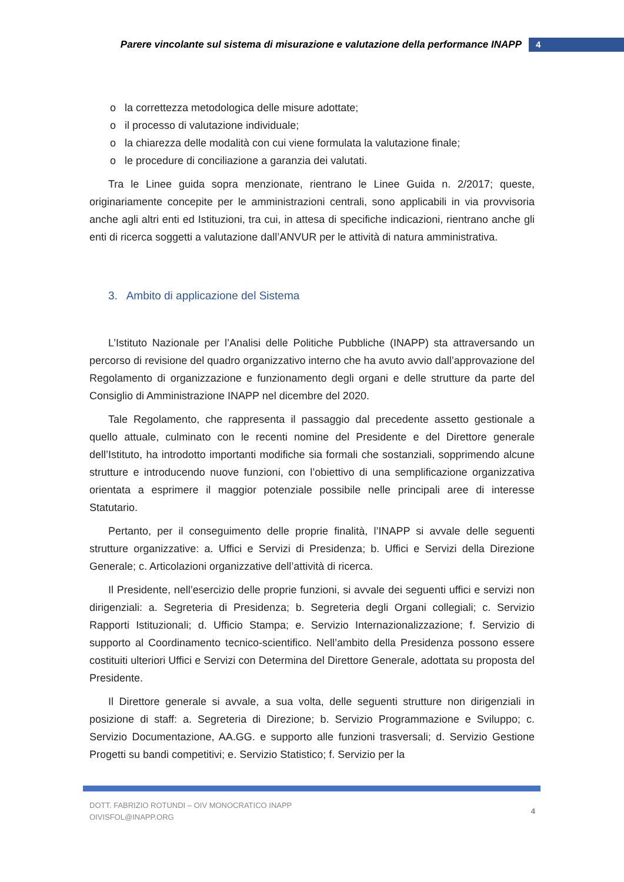Parere vincolante sul sistema di misurazione e valutazione della performance INAPP 4
la correttezza metodologica delle misure adottate;
il processo di valutazione individuale;
la chiarezza delle modalità con cui viene formulata la valutazione finale;
le procedure di conciliazione a garanzia dei valutati.
Tra le Linee guida sopra menzionate, rientrano le Linee Guida n. 2/2017; queste, originariamente concepite per le amministrazioni centrali, sono applicabili in via provvisoria anche agli altri enti ed Istituzioni, tra cui, in attesa di specifiche indicazioni, rientrano anche gli enti di ricerca soggetti a valutazione dall’ANVUR per le attività di natura amministrativa.
3. Ambito di applicazione del Sistema
L’Istituto Nazionale per l’Analisi delle Politiche Pubbliche (INAPP) sta attraversando un percorso di revisione del quadro organizzativo interno che ha avuto avvio dall’approvazione del Regolamento di organizzazione e funzionamento degli organi e delle strutture da parte del Consiglio di Amministrazione INAPP nel dicembre del 2020.
Tale Regolamento, che rappresenta il passaggio dal precedente assetto gestionale a quello attuale, culminato con le recenti nomine del Presidente e del Direttore generale dell’Istituto, ha introdotto importanti modifiche sia formali che sostanziali, sopprimendo alcune strutture e introducendo nuove funzioni, con l’obiettivo di una semplificazione organizzativa orientata a esprimere il maggior potenziale possibile nelle principali aree di interesse Statutario.
Pertanto, per il conseguimento delle proprie finalità, l’INAPP si avvale delle seguenti strutture organizzative: a. Uffici e Servizi di Presidenza; b. Uffici e Servizi della Direzione Generale; c. Articolazioni organizzative dell’attività di ricerca.
Il Presidente, nell’esercizio delle proprie funzioni, si avvale dei seguenti uffici e servizi non dirigenziali: a. Segreteria di Presidenza; b. Segreteria degli Organi collegiali; c. Servizio Rapporti Istituzionali; d. Ufficio Stampa; e. Servizio Internazionalizzazione; f. Servizio di supporto al Coordinamento tecnico-scientifico. Nell’ambito della Presidenza possono essere costituiti ulteriori Uffici e Servizi con Determina del Direttore Generale, adottata su proposta del Presidente.
Il Direttore generale si avvale, a sua volta, delle seguenti strutture non dirigenziali in posizione di staff: a. Segreteria di Direzione; b. Servizio Programmazione e Sviluppo; c. Servizio Documentazione, AA.GG. e supporto alle funzioni trasversali; d. Servizio Gestione Progetti su bandi competitivi; e. Servizio Statistico; f. Servizio per la
DOTT. FABRIZIO ROTUNDI – OIV MONOCRATICO INAPP
OIVISFOL@INAPP.ORG
4